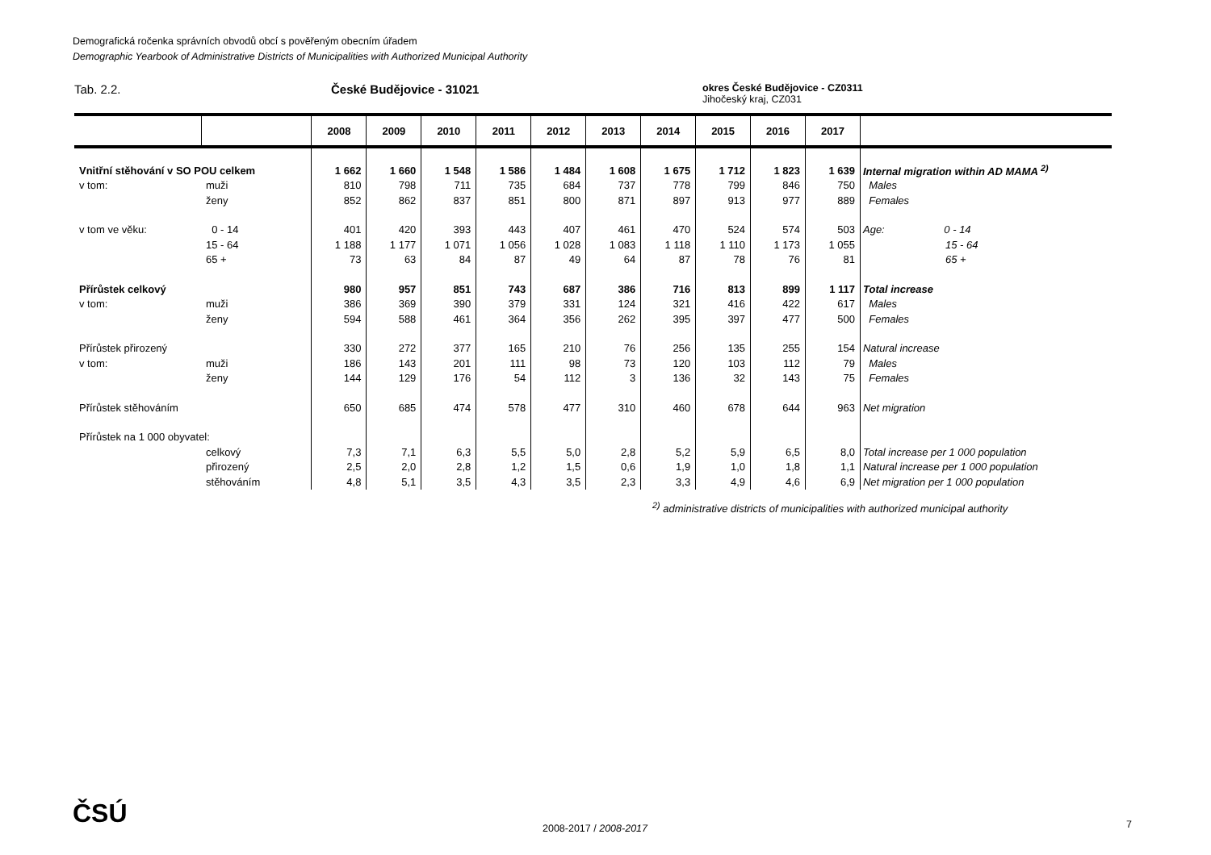Demografická ročenka správních obvodů obcí s pověřeným obecním úřadem
Demographic Yearbook of Administrative Districts of Municipalities with Authorized Municipal Authority
Tab. 2.2. České Budějovice - 31021
okres České Budějovice - CZ0311
Jihočeský kraj, CZ031
| | | 2008 | 2009 | 2010 | 2011 | 2012 | 2013 | 2014 | 2015 | 2016 | 2017 | |
| --- | --- | --- | --- | --- | --- | --- | --- | --- | --- | --- | --- | --- |
| Vnitřní stěhování v SO POU celkem | | 1 662 | 1 660 | 1 548 | 1 586 | 1 484 | 1 608 | 1 675 | 1 712 | 1 823 | 1 639 | Internal migration within AD MAMA <sup>2)</sup> |
| v tom: | muži | 810 | 798 | 711 | 735 | 684 | 737 | 778 | 799 | 846 | 750 | Males |
| | ženy | 852 | 862 | 837 | 851 | 800 | 871 | 897 | 913 | 977 | 889 | Females |
| v tom ve věku: | 0 - 14 | 401 | 420 | 393 | 443 | 407 | 461 | 470 | 524 | 574 | 503 | Age: 0 - 14 |
| | 15 - 64 | 1 188 | 1 177 | 1 071 | 1 056 | 1 028 | 1 083 | 1 118 | 1 110 | 1 173 | 1 055 | 15 - 64 |
| | 65 + | 73 | 63 | 84 | 87 | 49 | 64 | 87 | 78 | 76 | 81 | 65 + |
| Přírůstek celkový | | 980 | 957 | 851 | 743 | 687 | 386 | 716 | 813 | 899 | 1 117 | Total increase |
| v tom: | muži | 386 | 369 | 390 | 379 | 331 | 124 | 321 | 416 | 422 | 617 | Males |
| | ženy | 594 | 588 | 461 | 364 | 356 | 262 | 395 | 397 | 477 | 500 | Females |
| Přírůstek přirozený | | 330 | 272 | 377 | 165 | 210 | 76 | 256 | 135 | 255 | 154 | Natural increase |
| v tom: | muži | 186 | 143 | 201 | 111 | 98 | 73 | 120 | 103 | 112 | 79 | Males |
| | ženy | 144 | 129 | 176 | 54 | 112 | 3 | 136 | 32 | 143 | 75 | Females |
| Přírůstek stěhováním | | 650 | 685 | 474 | 578 | 477 | 310 | 460 | 678 | 644 | 963 | Net migration |
| Přírůstek na 1 000 obyvatel: | | | | | | | | | | | | |
| | celkový | 7,3 | 7,1 | 6,3 | 5,5 | 5,0 | 2,8 | 5,2 | 5,9 | 6,5 | 8,0 | Total increase per 1 000 population |
| | přirozený | 2,5 | 2,0 | 2,8 | 1,2 | 1,5 | 0,6 | 1,9 | 1,0 | 1,8 | 1,1 | Natural increase per 1 000 population |
| | stěhováním | 4,8 | 5,1 | 3,5 | 4,3 | 3,5 | 2,3 | 3,3 | 4,9 | 4,6 | 6,9 | Net migration per 1 000 population |
<sup>2)</sup> administrative districts of municipalities with authorized municipal authority
ČSÚ 2008-2017 / 2008-2017 7